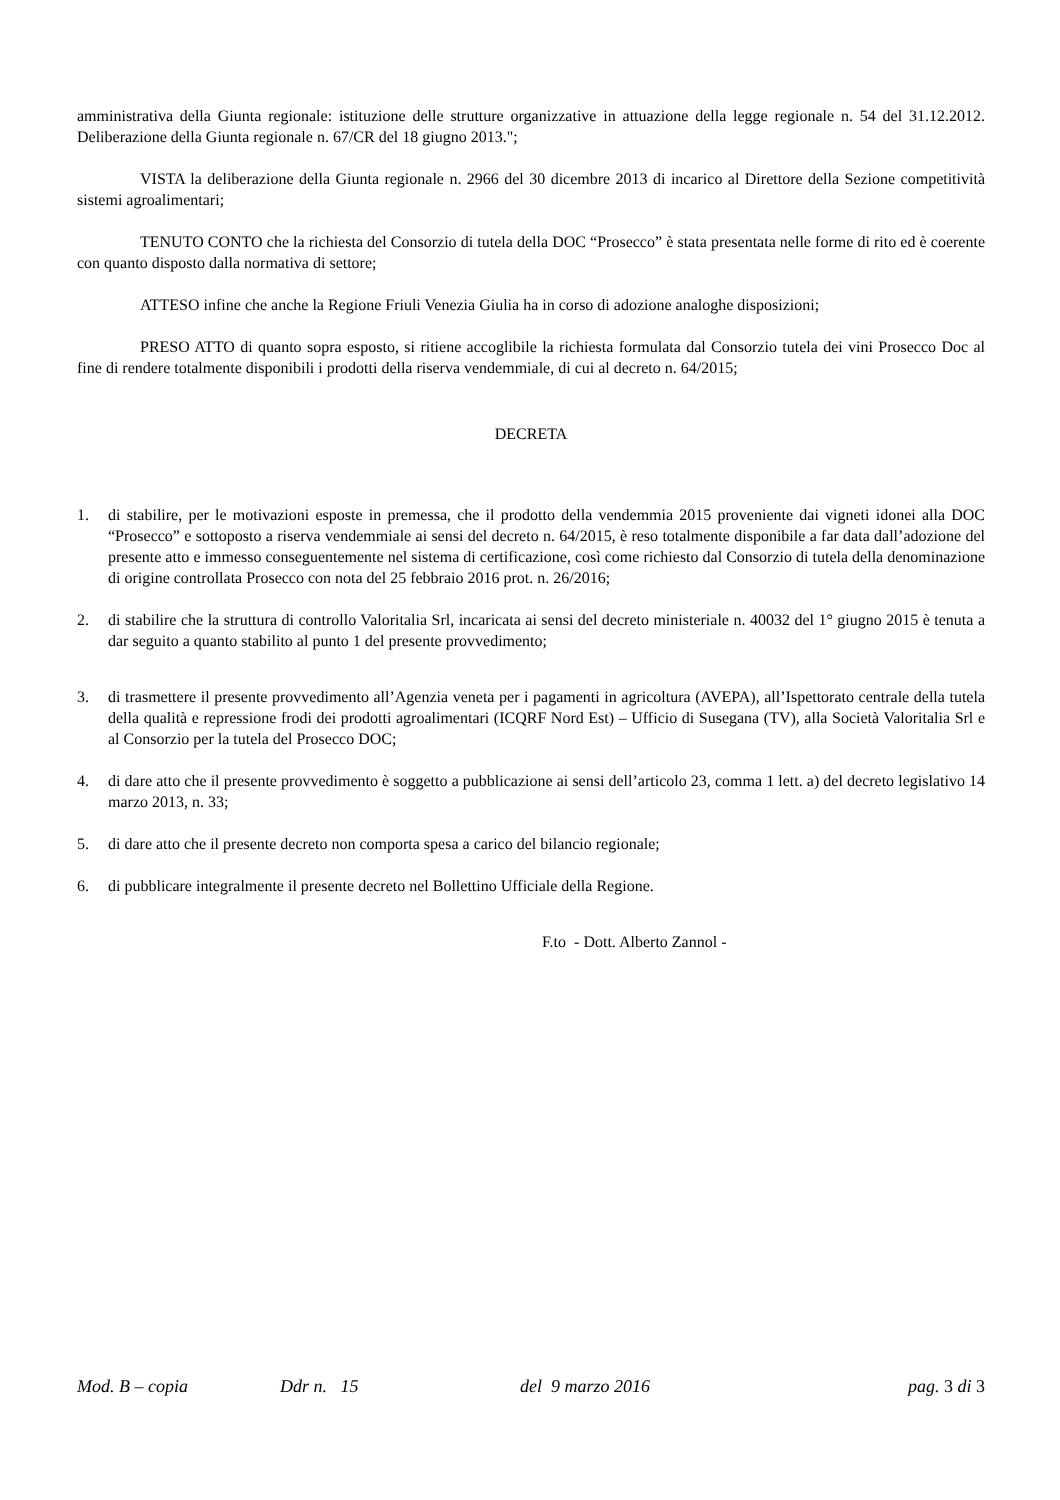amministrativa della Giunta regionale: istituzione delle strutture organizzative in attuazione della legge regionale n. 54 del 31.12.2012. Deliberazione della Giunta regionale n. 67/CR del 18 giugno 2013.";
VISTA la deliberazione della Giunta regionale n. 2966 del 30 dicembre 2013 di incarico al Direttore della Sezione competitività sistemi agroalimentari;
TENUTO CONTO che la richiesta del Consorzio di tutela della DOC “Prosecco” è stata presentata nelle forme di rito ed è coerente con quanto disposto dalla normativa di settore;
ATTESO infine che anche la Regione Friuli Venezia Giulia ha in corso di adozione analoghe disposizioni;
PRESO ATTO di quanto sopra esposto, si ritiene accoglibile la richiesta formulata dal Consorzio tutela dei vini Prosecco Doc al fine di rendere totalmente disponibili i prodotti della riserva vendemmiale, di cui al decreto n. 64/2015;
DECRETA
1. di stabilire, per le motivazioni esposte in premessa, che il prodotto della vendemmia 2015 proveniente dai vigneti idonei alla DOC “Prosecco” e sottoposto a riserva vendemmiale ai sensi del decreto n. 64/2015, è reso totalmente disponibile a far data dall’adozione del presente atto e immesso conseguentemente nel sistema di certificazione, così come richiesto dal Consorzio di tutela della denominazione di origine controllata Prosecco con nota del 25 febbraio 2016 prot. n. 26/2016;
2. di stabilire che la struttura di controllo Valoritalia Srl, incaricata ai sensi del decreto ministeriale n. 40032 del 1° giugno 2015 è tenuta a dar seguito a quanto stabilito al punto 1 del presente provvedimento;
3. di trasmettere il presente provvedimento all’Agenzia veneta per i pagamenti in agricoltura (AVEPA), all’Ispettorato centrale della tutela della qualità e repressione frodi dei prodotti agroalimentari (ICQRF Nord Est) – Ufficio di Susegana (TV), alla Società Valoritalia Srl e al Consorzio per la tutela del Prosecco DOC;
4. di dare atto che il presente provvedimento è soggetto a pubblicazione ai sensi dell’articolo 23, comma 1 lett. a) del decreto legislativo 14 marzo 2013, n. 33;
5. di dare atto che il presente decreto non comporta spesa a carico del bilancio regionale;
6. di pubblicare integralmente il presente decreto nel Bollettino Ufficiale della Regione.
F.to - Dott. Alberto Zannol -
Mod. B – copia Ddr n. 15 del 9 marzo 2016 pag. 3 di 3